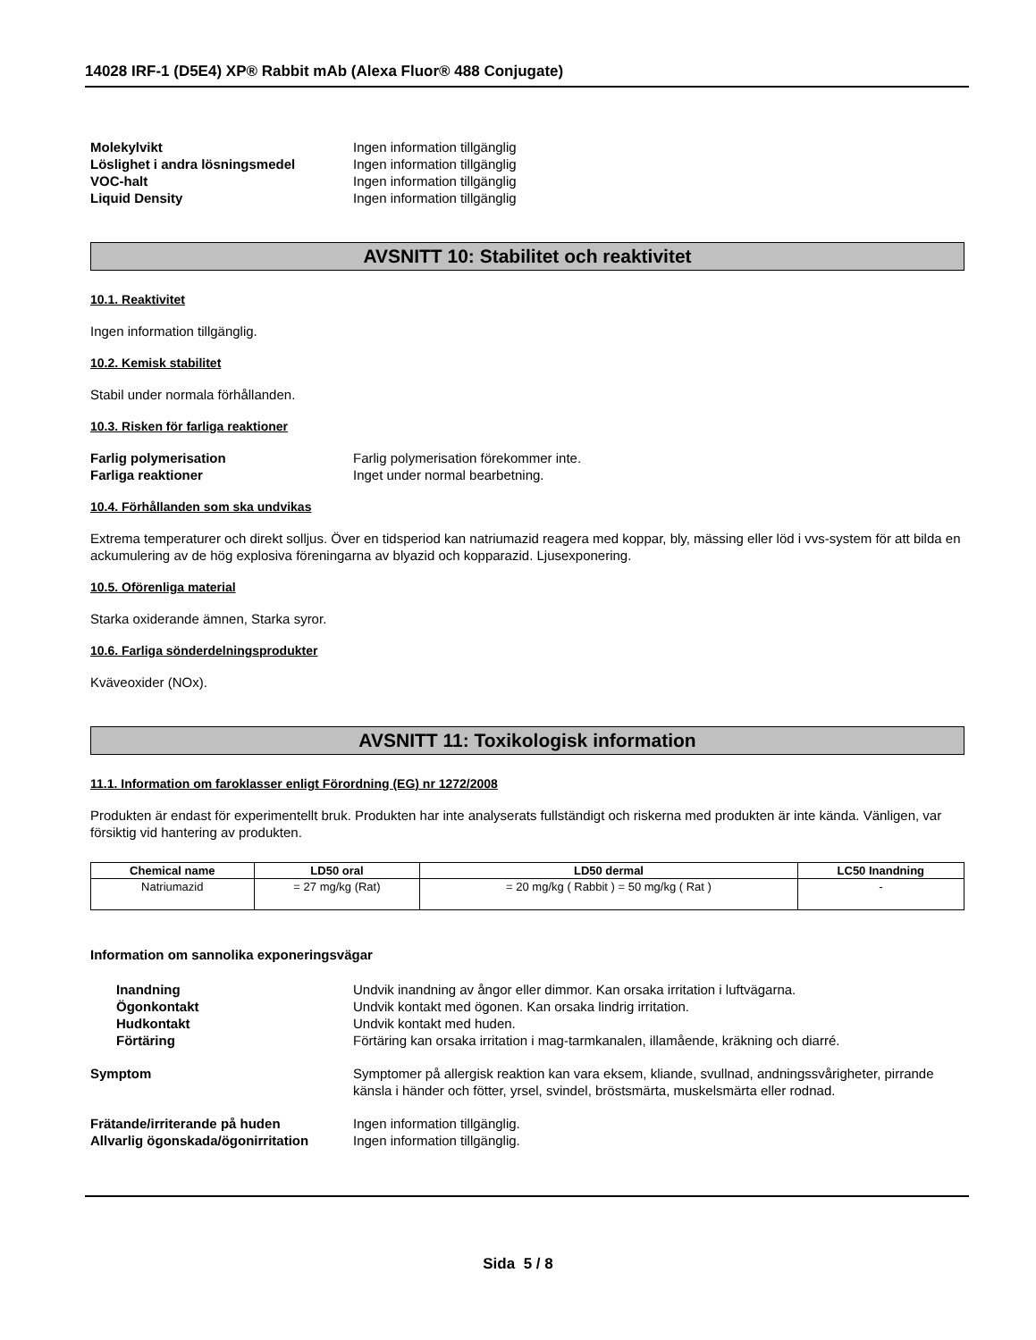14028 IRF-1 (D5E4) XP® Rabbit mAb (Alexa Fluor® 488 Conjugate)
Molekylvikt Ingen information tillgänglig
Löslighet i andra lösningsmedel Ingen information tillgänglig
VOC-halt Ingen information tillgänglig
Liquid Density Ingen information tillgänglig
AVSNITT 10: Stabilitet och reaktivitet
10.1. Reaktivitet
Ingen information tillgänglig.
10.2. Kemisk stabilitet
Stabil under normala förhållanden.
10.3. Risken för farliga reaktioner
Farlig polymerisation Farlig polymerisation förekommer inte.
Farliga reaktioner Inget under normal bearbetning.
10.4. Förhållanden som ska undvikas
Extrema temperaturer och direkt solljus. Över en tidsperiod kan natriumazid reagera med koppar, bly, mässing eller löd i vvs-system för att bilda en ackumulering av de hög explosiva föreningarna av blyazid och kopparazid. Ljusexponering.
10.5. Oförenliga material
Starka oxiderande ämnen, Starka syror.
10.6. Farliga sönderdelningsprodukter
Kväveoxider (NOx).
AVSNITT 11: Toxikologisk information
11.1. Information om faroklasser enligt Förordning (EG) nr 1272/2008
Produkten är endast för experimentellt bruk. Produkten har inte analyserats fullständigt och riskerna med produkten är inte kända. Vänligen, var försiktig vid hantering av produkten.
| Chemical name | LD50 oral | LD50 dermal | LC50 Inandning |
| --- | --- | --- | --- |
| Natriumazid | = 27 mg/kg (Rat) | = 20 mg/kg ( Rabbit ) = 50 mg/kg ( Rat ) | - |
Information om sannolika exponeringsvägar
Inandning Undvik inandning av ångor eller dimmor. Kan orsaka irritation i luftvägarna.
Ögonkontakt Undvik kontakt med ögonen. Kan orsaka lindrig irritation.
Hudkontakt Undvik kontakt med huden.
Förtäring Förtäring kan orsaka irritation i mag-tarmkanalen, illamående, kräkning och diarré.
Symptom Symptomer på allergisk reaktion kan vara eksem, kliande, svullnad, andningssvårigheter, pirrande känsla i händer och fötter, yrsel, svindel, bröstsmärta, muskelsmärta eller rodnad.
Frätande/irriterande på huden Ingen information tillgänglig.
Allvarlig ögonskada/ögonirritation
Ingen information tillgänglig.
Sida 5 / 8